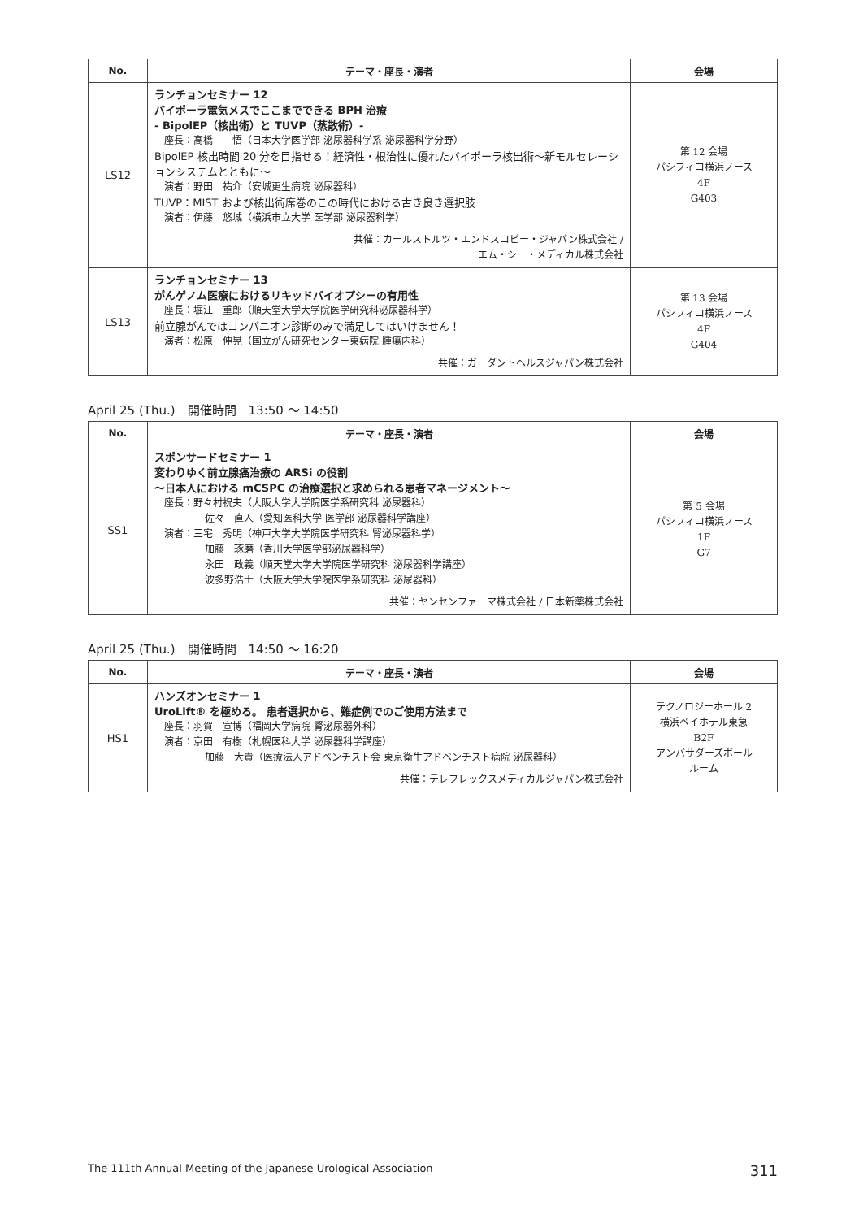| No. | テーマ・座長・演者 | 会場 |
| --- | --- | --- |
| LS12 | ランチョンセミナー 12 バイポーラ電気メスでここまでできる BPH 治療 - BipolEP（核出術）と TUVP（蒸散術）- 座長：高橋 悟（日本大学医学部 泌尿器科学系 泌尿器科学分野） BipolEP 核出時間 20 分を目指せる！経済性・根治性に優れたバイポーラ核出術〜新モルセレーションシステムとともに〜 演者：野田 祐介（安城更生病院 泌尿器科） TUVP：MIST および核出術席巻のこの時代における古き良き選択肢 演者：伊藤 悠城（横浜市立大学 医学部 泌尿器科学） 共催：カールストルツ・エンドスコピー・ジャパン株式会社 / エム・シー・メディカル株式会社 | 第 12 会場 パシフィコ横浜ノース 4F G403 |
| LS13 | ランチョンセミナー 13 がんゲノム医療におけるリキッドバイオプシーの有用性 座長：堀江 重郎（順天堂大学大学院医学研究科泌尿器科学） 前立腺がんではコンパニオン診断のみで満足してはいけません！ 演者：松原 伸晃（国立がん研究センター東病院 腫瘍内科） 共催：ガーダントヘルスジャパン株式会社 | 第 13 会場 パシフィコ横浜ノース 4F G404 |
April 25 (Thu.)　開催時間　13:50 〜 14:50
| No. | テーマ・座長・演者 | 会場 |
| --- | --- | --- |
| SS1 | スポンサードセミナー 1 変わりゆく前立腺癌治療の ARSi の役割 〜日本人における mCSPC の治療選択と求められる患者マネージメント〜 座長：野々村祝夫（大阪大学大学院医学系研究科 泌尿器科） 佐々 直人（愛知医科大学 医学部 泌尿器科学講座） 演者：三宅 秀明（神戸大学大学院医学研究科 腎泌尿器科学） 加藤 琢磨（香川大学医学部泌尿器科学） 永田 政義（順天堂大学大学院医学研究科 泌尿器科学講座） 波多野浩士（大阪大学大学院医学系研究科 泌尿器科） 共催：ヤンセンファーマ株式会社 / 日本新薬株式会社 | 第 5 会場 パシフィコ横浜ノース 1F G7 |
April 25 (Thu.)　開催時間　14:50 〜 16:20
| No. | テーマ・座長・演者 | 会場 |
| --- | --- | --- |
| HS1 | ハンズオンセミナー 1 UroLift® を極める。 患者選択から、難症例でのご使用方法まで 座長：羽賀 宣博（福岡大学病院 腎泌尿器外科） 演者：京田 有樹（札幌医科大学 泌尿器科学講座） 加藤 大貴（医療法人アドベンチスト会 東京衛生アドベンチスト病院 泌尿器科） 共催：テレフレックスメディカルジャパン株式会社 | テクノロジーホール 2 横浜ベイホテル東急 B2F アンバサダーズボール ルーム |
The 111th Annual Meeting of the Japanese Urological Association 311